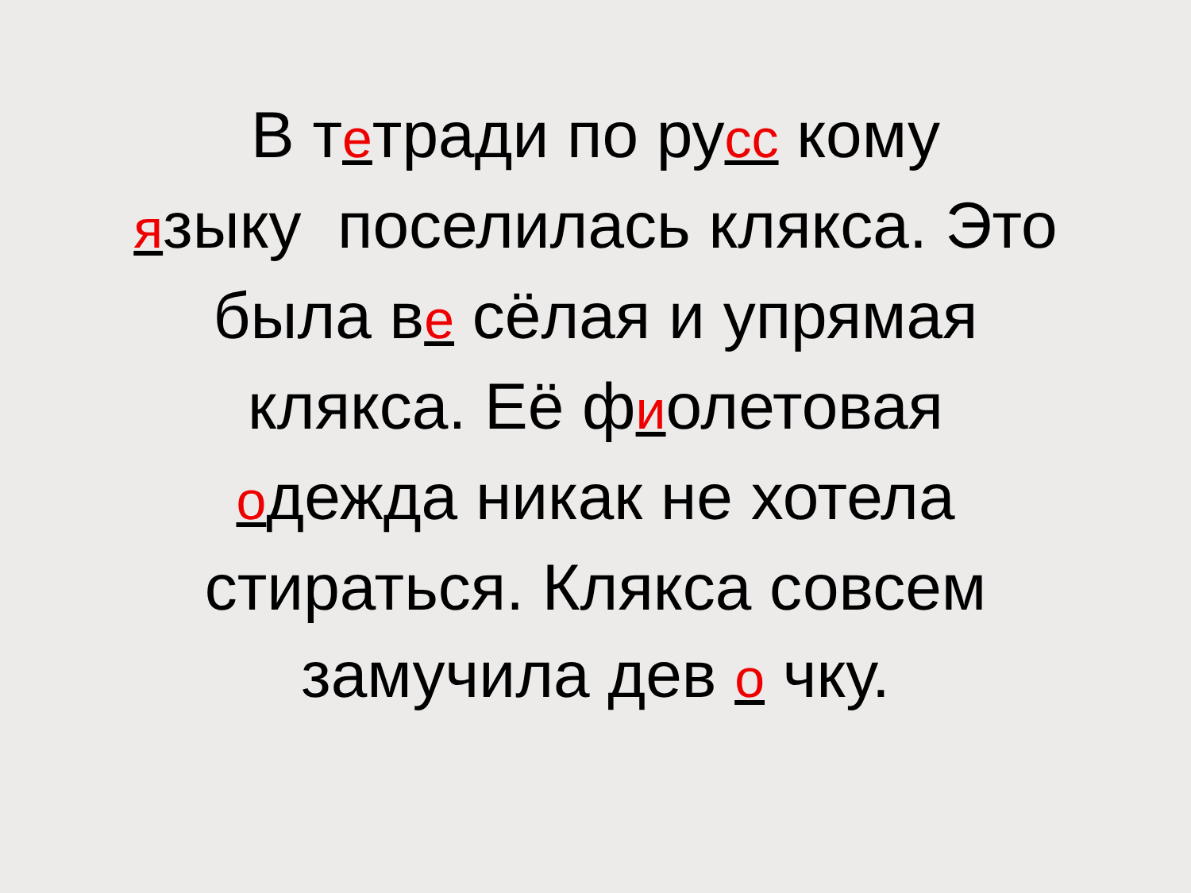В тетради по русс кому
языку поселилась клякса. Это
была ве сёлая и упрямая
клякса. Её фиолетовая
одежда никак не хотела
стираться. Клякса совсем
замучила дев о чку.